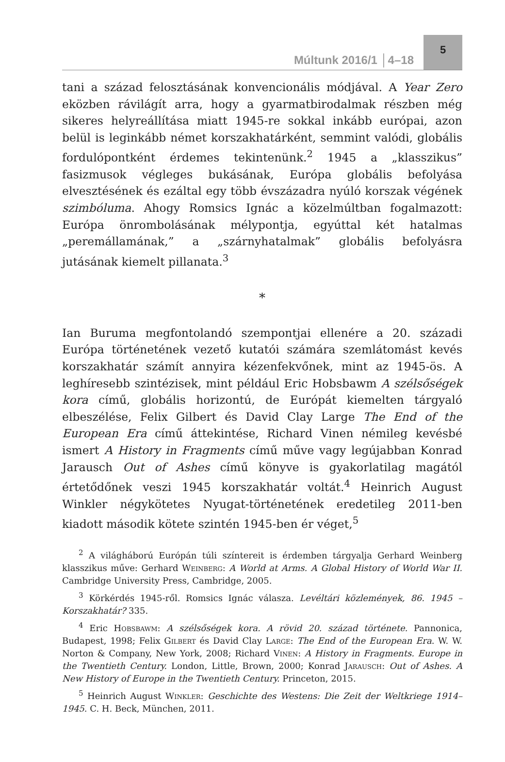Múltunk 2016/1 │4–18
5
tani a század felosztásának konvencionális módjával. A Year Zero eközben rávilágít arra, hogy a gyarmatbirodalmak részben még sikeres helyreállítása miatt 1945-re sokkal inkább európai, azon belül is leginkább német korszakhatárként, semmint valódi, globális fordulópontként érdemes tekintenünk.<sup>2</sup> 1945 a „klasszikus” fasizmusok végleges bukásának, Európa globális befolyása elvesztésének és ezáltal egy több évszázadra nyúló korszak végének szimbóluma. Ahogy Romsics Ignác a közelmúltban fogalmazott: Európa önrombolásának mélypontja, egyúttal két hatalmas „peremállamának,” a „szárnyhatalmak” globális befolyásra jutásának kiemelt pillanata.<sup>3</sup>
*
Ian Buruma megfontolandó szempontjai ellenére a 20. századi Európa történetének vezető kutatói számára szemlátomást kevés korszakhatár számít annyira kézenfekvőnek, mint az 1945-ös. A leghíresebb szintézisek, mint például Eric Hobsbawm A szélsőségek kora című, globális horizontú, de Európát kiemelten tárgyaló elbeszélése, Felix Gilbert és David Clay Large The End of the European Era című áttekintése, Richard Vinen némileg kevésbé ismert A History in Fragments című műve vagy legújabban Konrad Jarausch Out of Ashes című könyve is gyakorlatilag magától értetődőnek veszi 1945 korszakhatár voltát.<sup>4</sup> Heinrich August Winkler négykötetes Nyugat-történetének eredetileg 2011-ben kiadott második kötete szintén 1945-ben ér véget,<sup>5</sup>
<sup>2</sup> A világháború Európán túli színtereit is érdemben tárgyalja Gerhard Weinberg klasszikus műve: Gerhard Weinberg: A World at Arms. A Global History of World War II. Cambridge University Press, Cambridge, 2005.
<sup>3</sup> Körkérdés 1945-ről. Romsics Ignác válasza. Levéltári közlemények, 86. 1945 – Korszakhatár? 335.
<sup>4</sup> Eric Hobsbawm: A szélsőségek kora. A rövid 20. század története. Pannonica, Budapest, 1998; Felix Gilbert és David Clay Large: The End of the European Era. W. W. Norton & Company, New York, 2008; Richard Vinen: A History in Fragments. Europe in the Twentieth Century. London, Little, Brown, 2000; Konrad Jarausch: Out of Ashes. A New History of Europe in the Twentieth Century. Princeton, 2015.
<sup>5</sup> Heinrich August Winkler: Geschichte des Westens: Die Zeit der Weltkriege 1914–1945. C. H. Beck, München, 2011.